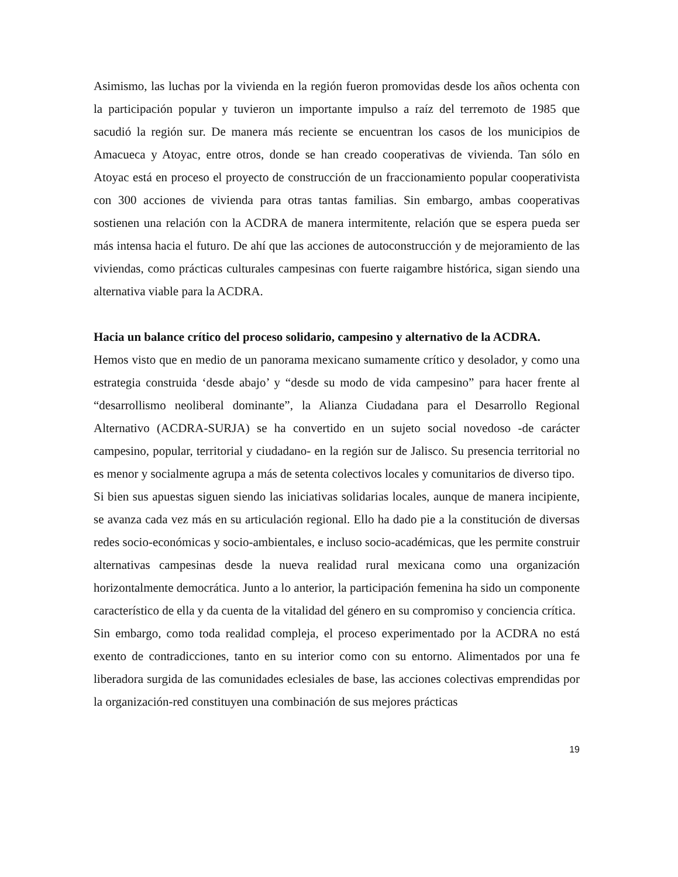Asimismo, las luchas por la vivienda en la región fueron promovidas desde los años ochenta con la participación popular y tuvieron un importante impulso a raíz del terremoto de 1985 que sacudió la región sur. De manera más reciente se encuentran los casos de los municipios de Amacueca y Atoyac, entre otros, donde se han creado cooperativas de vivienda. Tan sólo en Atoyac está en proceso el proyecto de construcción de un fraccionamiento popular cooperativista con 300 acciones de vivienda para otras tantas familias. Sin embargo, ambas cooperativas sostienen una relación con la ACDRA de manera intermitente, relación que se espera pueda ser más intensa hacia el futuro. De ahí que las acciones de autoconstrucción y de mejoramiento de las viviendas, como prácticas culturales campesinas con fuerte raigambre histórica, sigan siendo una alternativa viable para la ACDRA.
Hacia un balance crítico del proceso solidario, campesino y alternativo de la ACDRA.
Hemos visto que en medio de un panorama mexicano sumamente crítico y desolador, y como una estrategia construida ‘desde abajo’ y “desde su modo de vida campesino” para hacer frente al “desarrollismo neoliberal dominante”, la Alianza Ciudadana para el Desarrollo Regional Alternativo (ACDRA-SURJA) se ha convertido en un sujeto social novedoso -de carácter campesino, popular, territorial y ciudadano- en la región sur de Jalisco. Su presencia territorial no es menor y socialmente agrupa a más de setenta colectivos locales y comunitarios de diverso tipo.
Si bien sus apuestas siguen siendo las iniciativas solidarias locales, aunque de manera incipiente, se avanza cada vez más en su articulación regional. Ello ha dado pie a la constitución de diversas redes socio-económicas y socio-ambientales, e incluso socio-académicas, que les permite construir alternativas campesinas desde la nueva realidad rural mexicana como una organización horizontalmente democrática. Junto a lo anterior, la participación femenina ha sido un componente característico de ella y da cuenta de la vitalidad del género en su compromiso y conciencia crítica.
Sin embargo, como toda realidad compleja, el proceso experimentado por la ACDRA no está exento de contradicciones, tanto en su interior como con su entorno. Alimentados por una fe liberadora surgida de las comunidades eclesiales de base, las acciones colectivas emprendidas por la organización-red constituyen una combinación de sus mejores prácticas
19